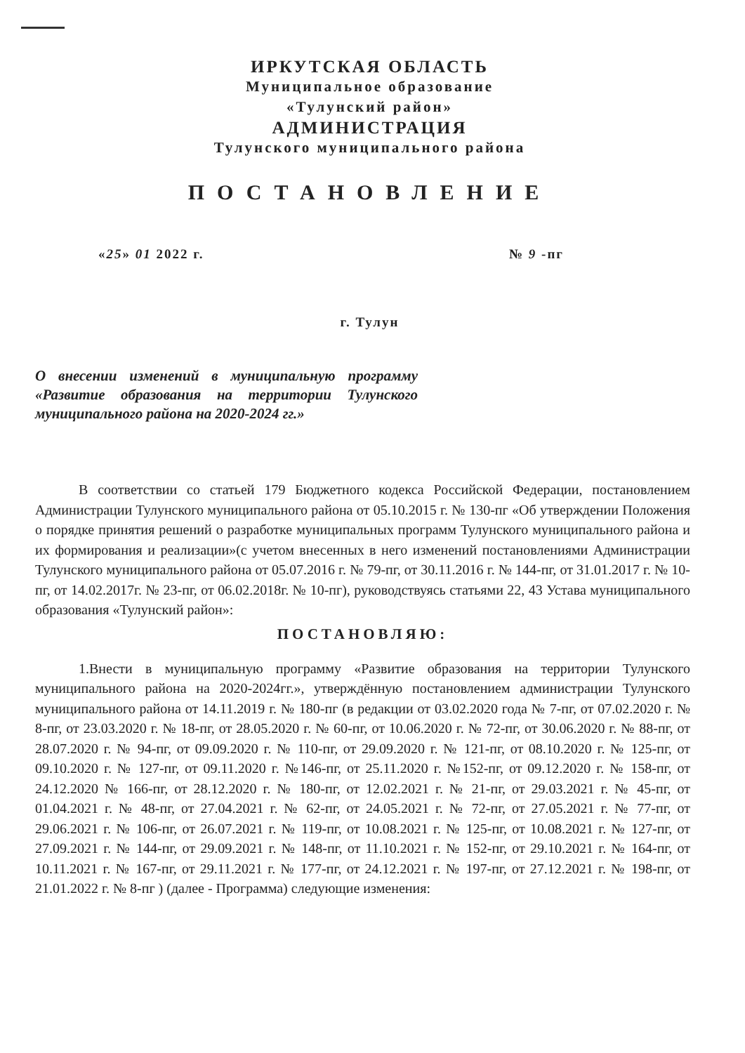ИРКУТСКАЯ ОБЛАСТЬ
Муниципальное образование
«Тулунский район»
АДМИНИСТРАЦИЯ
Тулунского муниципального района
ПОСТАНОВЛЕНИЕ
«25» 01 2022 г. № 9 -пг
г. Тулун
О внесении изменений в муниципальную программу «Развитие образования на территории Тулунского муниципального района на 2020-2024 гг.»
В соответствии со статьей 179 Бюджетного кодекса Российской Федерации, постановлением Администрации Тулунского муниципального района от 05.10.2015 г. № 130-пг «Об утверждении Положения о порядке принятия решений о разработке муниципальных программ Тулунского муниципального района и их формирования и реализации»(с учетом внесенных в него изменений постановлениями Администрации Тулунского муниципального района от 05.07.2016 г. № 79-пг, от 30.11.2016 г. № 144-пг, от 31.01.2017 г. № 10-пг, от 14.02.2017г. № 23-пг, от 06.02.2018г. № 10-пг), руководствуясь статьями 22, 43 Устава муниципального образования «Тулунский район»:
ПОСТАНОВЛЯЮ:
1.Внести в муниципальную программу «Развитие образования на территории Тулунского муниципального района на 2020-2024гг.», утверждённую постановлением администрации Тулунского муниципального района от 14.11.2019 г. № 180-пг (в редакции от 03.02.2020 года № 7-пг, от 07.02.2020 г. № 8-пг, от 23.03.2020 г. № 18-пг, от 28.05.2020 г. № 60-пг, от 10.06.2020 г. № 72-пг, от 30.06.2020 г. № 88-пг, от 28.07.2020 г. № 94-пг, от 09.09.2020 г. № 110-пг, от 29.09.2020 г. № 121-пг, от 08.10.2020 г. № 125-пг, от 09.10.2020 г. № 127-пг, от 09.11.2020 г. №146-пг, от 25.11.2020 г. №152-пг, от 09.12.2020 г. № 158-пг, от 24.12.2020 № 166-пг, от 28.12.2020 г. № 180-пг, от 12.02.2021 г. № 21-пг, от 29.03.2021 г. № 45-пг, от 01.04.2021 г. № 48-пг, от 27.04.2021 г. № 62-пг, от 24.05.2021 г. № 72-пг, от 27.05.2021 г. № 77-пг, от 29.06.2021 г. № 106-пг, от 26.07.2021 г. № 119-пг, от 10.08.2021 г. № 125-пг, от 10.08.2021 г. № 127-пг, от 27.09.2021 г. № 144-пг, от 29.09.2021 г. № 148-пг, от 11.10.2021 г. № 152-пг, от 29.10.2021 г. № 164-пг, от 10.11.2021 г. № 167-пг, от 29.11.2021 г. № 177-пг, от 24.12.2021 г. № 197-пг, от 27.12.2021 г. № 198-пг, от 21.01.2022 г. № 8-пг ) (далее - Программа) следующие изменения: